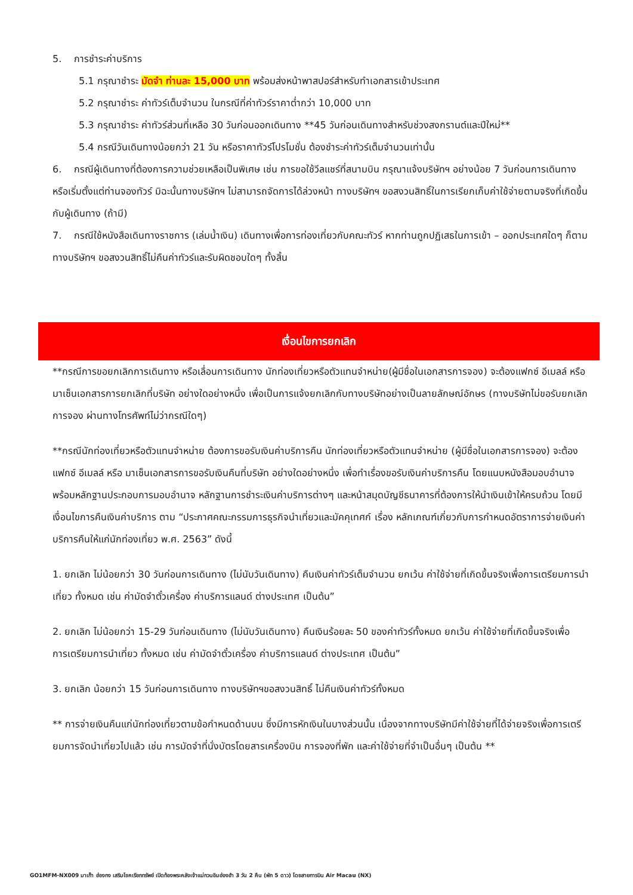5. การชำระค่าบริการ
5.1 กรุณาชำระ มัดจำ ท่านละ 15,000 บาท พร้อมส่งหน้าพาสปอร์สำหรับทำเอกสารเข้าประเทศ
5.2 กรุณาชำระ ค่าทัวร์เต็มจำนวน ในกรณีที่ค่าทัวร์ราคาต่ำกว่า 10,000 บาท
5.3 กรุณาชำระ ค่าทัวร์ส่วนที่เหลือ 30 วันก่อนออกเดินทาง **45 วันก่อนเดินทางสำหรับช่วงสงกรานต์และปีใหม่**
5.4 กรณีวันเดินทางน้อยกว่า 21 วัน หรือราคาทัวร์โปรโมชั่น ต้องชำระค่าทัวร์เต็มจำนวนเท่านั้น
6. กรณีผู้เดินทางที่ต้องการความช่วยเหลือเป็นพิเศษ เช่น การขอใช้วีลแชร์ที่สนามบิน กรุณาแจ้งบริษัทฯ อย่างน้อย 7 วันก่อนการเดินทาง หรือเริ่มตั้งแต่ท่านจองทัวร์ มิฉะนั้นทางบริษัทฯ ไม่สามารถจัดการได้ล่วงหน้า ทางบริษัทฯ ขอสงวนสิทธิ์ในการเรียกเก็บค่าใช้จ่ายตามจริงที่เกิดขึ้นกับผู้เดินทาง (ถ้ามี)
7. กรณีใช้หนังสือเดินทางราชการ (เล่มน้ำเงิน) เดินทางเพื่อการท่องเที่ยวกับคณะทัวร์ หากท่านถูกปฏิเสธในการเข้า – ออกประเทศใดๆ ก็ตาม ทางบริษัทฯ ขอสงวนสิทธิ์ไม่คืนค่าทัวร์และรับผิดชอบใดๆ ทั้งสิ้น
เงื่อนไขการยกเลิก
**กรณีการขอยกเลิกการเดินทาง หรือเลื่อนการเดินทาง นักท่องเที่ยวหรือตัวแทนจำหน่าย(ผู้มีชื่อในเอกสารการจอง) จะต้องแฟกซ์ อีเมลล์ หรือ มาเซ็นเอกสารการยกเลิกที่บริษัท อย่างใดอย่างหนึ่ง เพื่อเป็นการแจ้งยกเลิกกับทางบริษัทอย่างเป็นลายลักษณ์อักษร (ทางบริษัทไม่ขอรับยกเลิกการจอง ผ่านทางโทรศัพท์ไม่ว่ากรณีใดๆ)
**กรณีนักท่องเที่ยวหรือตัวแทนจำหน่าย ต้องการขอรับเงินค่าบริการคืน นักท่องเที่ยวหรือตัวแทนจำหน่าย (ผู้มีชื่อในเอกสารการจอง) จะต้องแฟกซ์ อีเมลล์ หรือ มาเซ็นเอกสารการขอรับเงินคืนที่บริษัท อย่างใดอย่างหนึ่ง เพื่อทำเรื่องขอรับเงินค่าบริการคืน โดยแนบหนังสือมอบอำนาจพร้อมหลักฐานประกอบการมอบอำนาจ หลักฐานการชำระเงินค่าบริการต่างๆ และหน้าสมุดบัญชีธนาคารที่ต้องการให้นำเงินเข้าให้ครบถ้วน โดยมีเงื่อนไขการคืนเงินค่าบริการ ตาม “ประกาศคณะกรรมการธุรกิจนำเที่ยวและมัคคุเทศก์ เรื่อง หลักเกณฑ์เกี่ยวกับการกำหนดอัตราการจ่ายเงินค่าบริการคืนให้แก่นักท่องเที่ยว พ.ศ. 2563” ดังนี้
1. ยกเลิก ไม่น้อยกว่า 30 วันก่อนการเดินทาง (ไม่นับวันเดินทาง) คืนเงินค่าทัวร์เต็มจำนวน ยกเว้น ค่าใช้จ่ายที่เกิดขึ้นจริงเพื่อการเตรียมการนำเที่ยว ทั้งหมด เช่น ค่ามัดจำตั๋วเครื่อง ค่าบริการแลนด์ ต่างประเทศ เป็นต้น”
2. ยกเลิก ไม่น้อยกว่า 15-29 วันก่อนเดินทาง (ไม่นับวันเดินทาง) คืนเงินร้อยละ 50 ของค่าทัวร์ทั้งหมด ยกเว้น ค่าใช้จ่ายที่เกิดขึ้นจริงเพื่อการเตรียมการนำเที่ยว ทั้งหมด เช่น ค่ามัดจำตั๋วเครื่อง ค่าบริการแลนด์ ต่างประเทศ เป็นต้น”
3. ยกเลิก น้อยกว่า 15 วันก่อนการเดินทาง ทางบริษัทฯขอสงวนสิทธิ์ ไม่คืนเงินค่าทัวร์ทั้งหมด
** การจ่ายเงินคืนแก่นักท่องเที่ยวตามข้อกำหนดด้านบน ซึ่งมีการหักเงินในบางส่วนนั้น เนื่องจากทางบริษัทมีค่าใช้จ่ายที่ได้จ่ายจริงเพื่อการเตรียมการจัดนำเที่ยวไปแล้ว เช่น การมัดจำที่นั่งบัตรโดยสารเครื่องบิน การจองที่พัก และค่าใช้จ่ายที่จำเป็นอื่นๆ เป็นต้น **
GO1MFM-NX009 มาเก๊า ฮ่องกง เสริมโชคเรียกทรัพย์ เปิดท้องพระคลังเจ้าแม่กวนอิมฮ่องฮำ 3 วัน 2 คืน (พัก 5 ดาว) โดยสายการบิน Air Macau (NX)